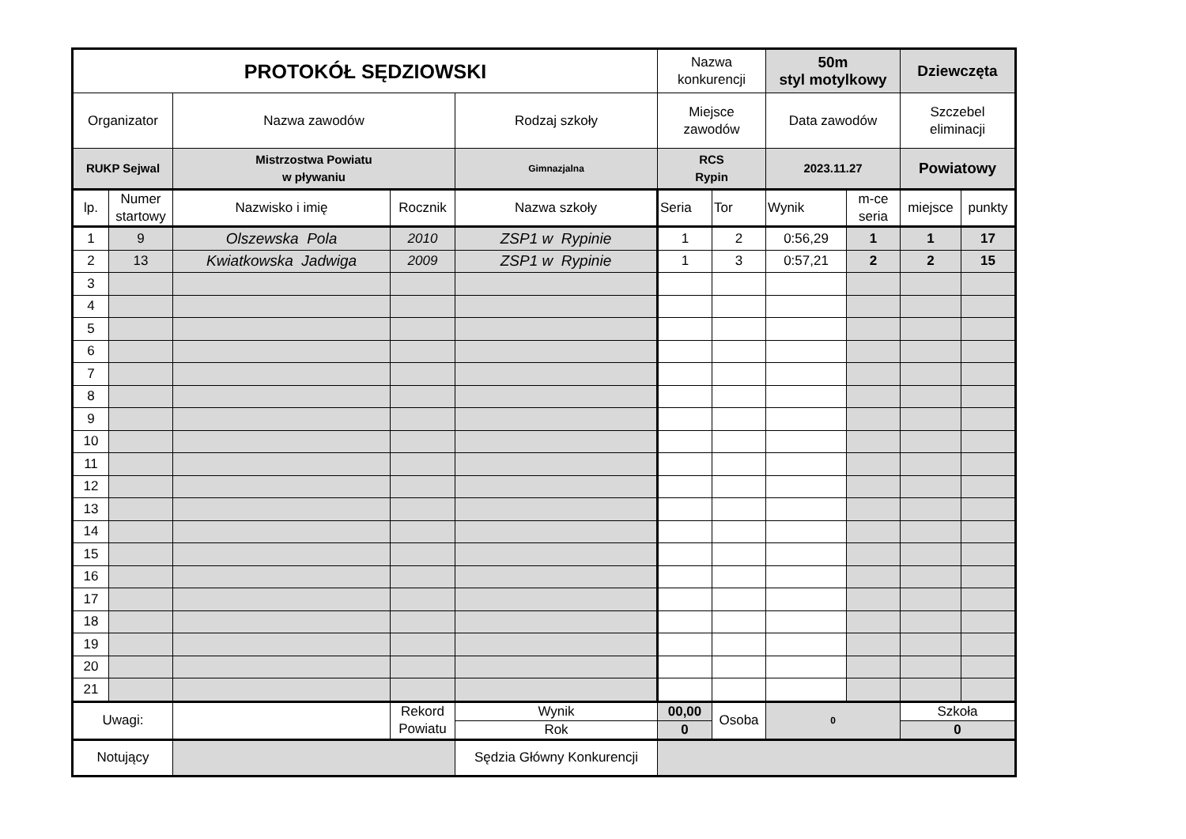| PROTOKÓŁ SĘDZIOWSKI | | | | | Nazwa konkurencji | | 50m styl motylkowy | | Dziewczęta | |
| Organizator | | Nazwa zawodów | | Rodzaj szkoły | Miejsce zawodów | | Data zawodów | | Szczebel eliminacji | |
| RUKP Sejwal | | Mistrzostwa Powiatu w pływaniu | | Gimnazjalna | RCS Rypin | | 2023.11.27 | | Powiatowy | |
| lp. | Numer startowy | Nazwisko i imię | Rocznik | Nazwa szkoły | Seria | Tor | Wynik | m-ce seria | miejsce | punkty |
| 1 | 9 | Olszewska Pola | 2010 | ZSP1 w Rypinie | 1 | 2 | 0:56,29 | 1 | 1 | 17 |
| 2 | 13 | Kwiatkowska Jadwiga | 2009 | ZSP1 w Rypinie | 1 | 3 | 0:57,21 | 2 | 2 | 15 |
| 3 | | | | | | | | | | |
| 4 | | | | | | | | | | |
| 5 | | | | | | | | | | |
| 6 | | | | | | | | | | |
| 7 | | | | | | | | | | |
| 8 | | | | | | | | | | |
| 9 | | | | | | | | | | |
| 10 | | | | | | | | | | |
| 11 | | | | | | | | | | |
| 12 | | | | | | | | | | |
| 13 | | | | | | | | | | |
| 14 | | | | | | | | | | |
| 15 | | | | | | | | | | |
| 16 | | | | | | | | | | |
| 17 | | | | | | | | | | |
| 18 | | | | | | | | | | |
| 19 | | | | | | | | | | |
| 20 | | | | | | | | | | |
| 21 | | | | | | | | | | |
| Uwagi: | | | Rekord Powiatu | Wynik | 00,00 | Osoba | 0 | | Szkoła | |
| | | | | Rok | 0 | | | | 0 | |
| Notujący | | | | Sędzia Główny Konkurencji | | | | | | |